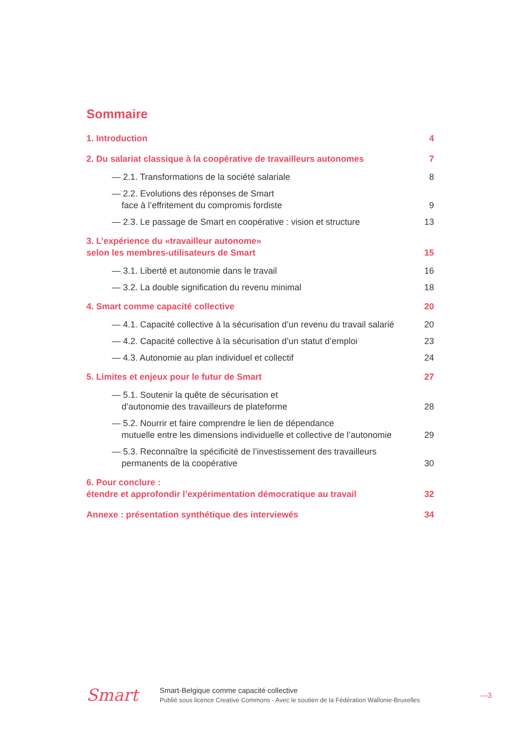Sommaire
| 1. Introduction | 4 |
| 2. Du salariat classique à la coopérative de travailleurs autonomes | 7 |
| — 2.1. Transformations de la société salariale | 8 |
| — 2.2. Evolutions des réponses de Smart face à l’effritement du compromis fordiste | 9 |
| — 2.3. Le passage de Smart en coopérative : vision et structure | 13 |
| 3. L’expérience du «travailleur autonome» selon les membres-utilisateurs de Smart | 15 |
| — 3.1. Liberté et autonomie dans le travail | 16 |
| — 3.2. La double signification du revenu minimal | 18 |
| 4. Smart comme capacité collective | 20 |
| — 4.1. Capacité collective à la sécurisation d’un revenu du travail salarié | 20 |
| — 4.2. Capacité collective à la sécurisation d’un statut d’emploi | 23 |
| — 4.3. Autonomie au plan individuel et collectif | 24 |
| 5. Limites et enjeux pour le futur de Smart | 27 |
| — 5.1. Soutenir la quête de sécurisation et d’autonomie des travailleurs de plateforme | 28 |
| — 5.2. Nourrir et faire comprendre le lien de dépendance mutuelle entre les dimensions individuelle et collective de l’autonomie | 29 |
| — 5.3. Reconnaître la spécificité de l’investissement des travailleurs permanents de la coopérative | 30 |
| 6. Pour conclure : étendre et approfondir l’expérimentation démocratique au travail | 32 |
| Annexe : présentation synthétique des interviewés | 34 |
Smart
Smart-Belgique comme capacité collective
Publié sous licence Creative Commons - Avec le soutien de la Fédération Wallonie-Bruxelles
—3